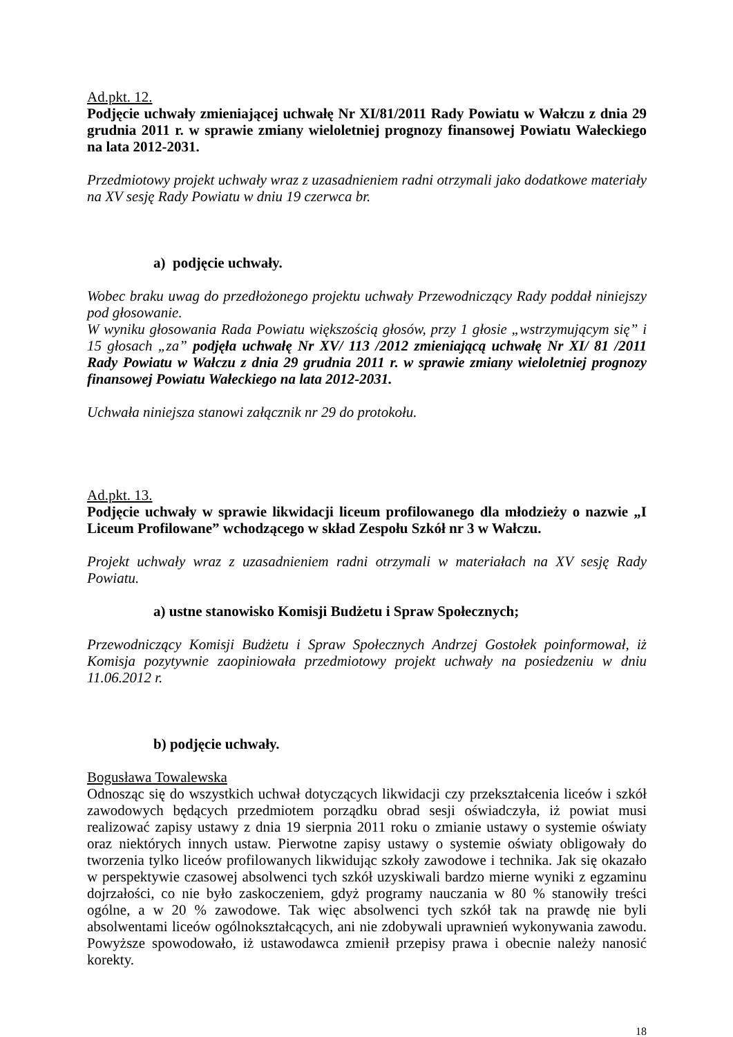Ad.pkt. 12.
Podjęcie uchwały zmieniającej uchwałę Nr XI/81/2011 Rady Powiatu w Wałczu z dnia 29 grudnia 2011 r. w sprawie zmiany wieloletniej prognozy finansowej Powiatu Wałeckiego na lata 2012-2031.
Przedmiotowy projekt uchwały wraz z uzasadnieniem radni otrzymali jako dodatkowe materiały na XV sesję Rady Powiatu w dniu 19 czerwca br.
a) podjęcie uchwały.
Wobec braku uwag do przedłożonego projektu uchwały Przewodniczący Rady poddał niniejszy pod głosowanie.
W wyniku głosowania Rada Powiatu większością głosów, przy 1 głosie „wstrzymującym się” i 15 głosach „za” podjęła uchwałę Nr XV/ 113 /2012 zmieniającą uchwałę Nr XI/ 81 /2011 Rady Powiatu w Wałczu z dnia 29 grudnia 2011 r. w sprawie zmiany wieloletniej prognozy finansowej Powiatu Wałeckiego na lata 2012-2031.
Uchwała niniejsza stanowi załącznik nr 29 do protokołu.
Ad.pkt. 13.
Podjęcie uchwały w sprawie likwidacji liceum profilowanego dla młodzieży o nazwie „I Liceum Profilowane” wchodzącego w skład Zespołu Szkół nr 3 w Wałczu.
Projekt uchwały wraz z uzasadnieniem radni otrzymali w materiałach na XV sesję Rady Powiatu.
a) ustne stanowisko Komisji Budżetu i Spraw Społecznych;
Przewodniczący Komisji Budżetu i Spraw Społecznych Andrzej Gostołek poinformował, iż Komisja pozytywnie zaopiniowała przedmiotowy projekt uchwały na posiedzeniu w dniu 11.06.2012 r.
b) podjęcie uchwały.
Bogusława Towalewska
Odnosząc się do wszystkich uchwał dotyczących likwidacji czy przekształcenia liceów i szkół zawodowych będących przedmiotem porządku obrad sesji oświadczyła, iż powiat musi realizować zapisy ustawy z dnia 19 sierpnia 2011 roku o zmianie ustawy o systemie oświaty oraz niektórych innych ustaw. Pierwotne zapisy ustawy o systemie oświaty obligowały do tworzenia tylko liceów profilowanych likwidując szkoły zawodowe i technika. Jak się okazało w perspektywie czasowej absolwenci tych szkół uzyskiwali bardzo mierne wyniki z egzaminu dojrzałości, co nie było zaskoczeniem, gdyż programy nauczania w 80 % stanowiły treści ogólne, a w 20 % zawodowe. Tak więc absolwenci tych szkół tak na prawdę nie byli absolwentami liceów ogólnokształcących, ani nie zdobywali uprawnień wykonywania zawodu. Powyższe spowodowało, iż ustawodawca zmienił przepisy prawa i obecnie należy nanosić korekty.
18